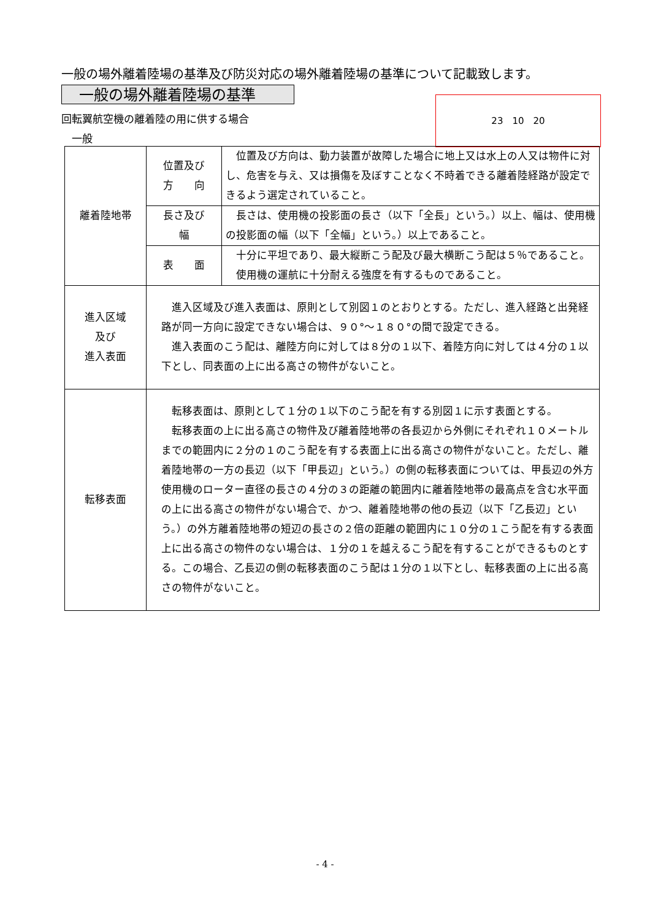一般の場外離着陸場の基準及び防災対応の場外離着陸場の基準について記載致します。
一般の場外離着陸場の基準
回転翼航空機の離着陸の用に供する場合
　一般
23　10　20
| 離着陸地帯 | 位置及び 方 向 | 位置及び方向は、動力装置が故障した場合に地上又は水上の人又は物件に対し、危害を与え、又は損傷を及ぼすことなく不時着できる離着陸経路が設定できるよう選定されていること。 |
| | 長さ及び 幅 | 長さは、使用機の投影面の長さ（以下「全長」という。）以上、幅は、使用機の投影面の幅（以下「全幅」という。）以上であること。 |
| | 表 面 | 十分に平坦であり、最大縦断こう配及び最大横断こう配は５％であること。 使用機の運航に十分耐える強度を有するものであること。 |
| 進入区域 及び 進入表面 | 進入区域及び進入表面は、原則として別図１のとおりとする。ただし、進入経路と出発経路が同一方向に設定できない場合は、９０°～１８０°の間で設定できる。 進入表面のこう配は、離陸方向に対しては８分の１以下、着陸方向に対しては４分の１以下とし、同表面の上に出る高さの物件がないこと。 | |
| 転移表面 | 転移表面は、原則として１分の１以下のこう配を有する別図１に示す表面とする。 転移表面の上に出る高さの物件及び離着陸地帯の各長辺から外側にそれぞれ１０メートルまでの範囲内に２分の１のこう配を有する表面上に出る高さの物件がないこと。ただし、離着陸地帯の一方の長辺（以下「甲長辺」という。）の側の転移表面については、甲長辺の外方使用機のローター直径の長さの４分の３の距離の範囲内に離着陸地帯の最高点を含む水平面の上に出る高さの物件がない場合で、かつ、離着陸地帯の他の長辺（以下「乙長辺」という。）の外方離着陸地帯の短辺の長さの２倍の距離の範囲内に１０分の１こう配を有する表面上に出る高さの物件のない場合は、１分の１を越えるこう配を有することができるものとする。この場合、乙長辺の側の転移表面のこう配は１分の１以下とし、転移表面の上に出る高さの物件がないこと。 | |
- 4 -